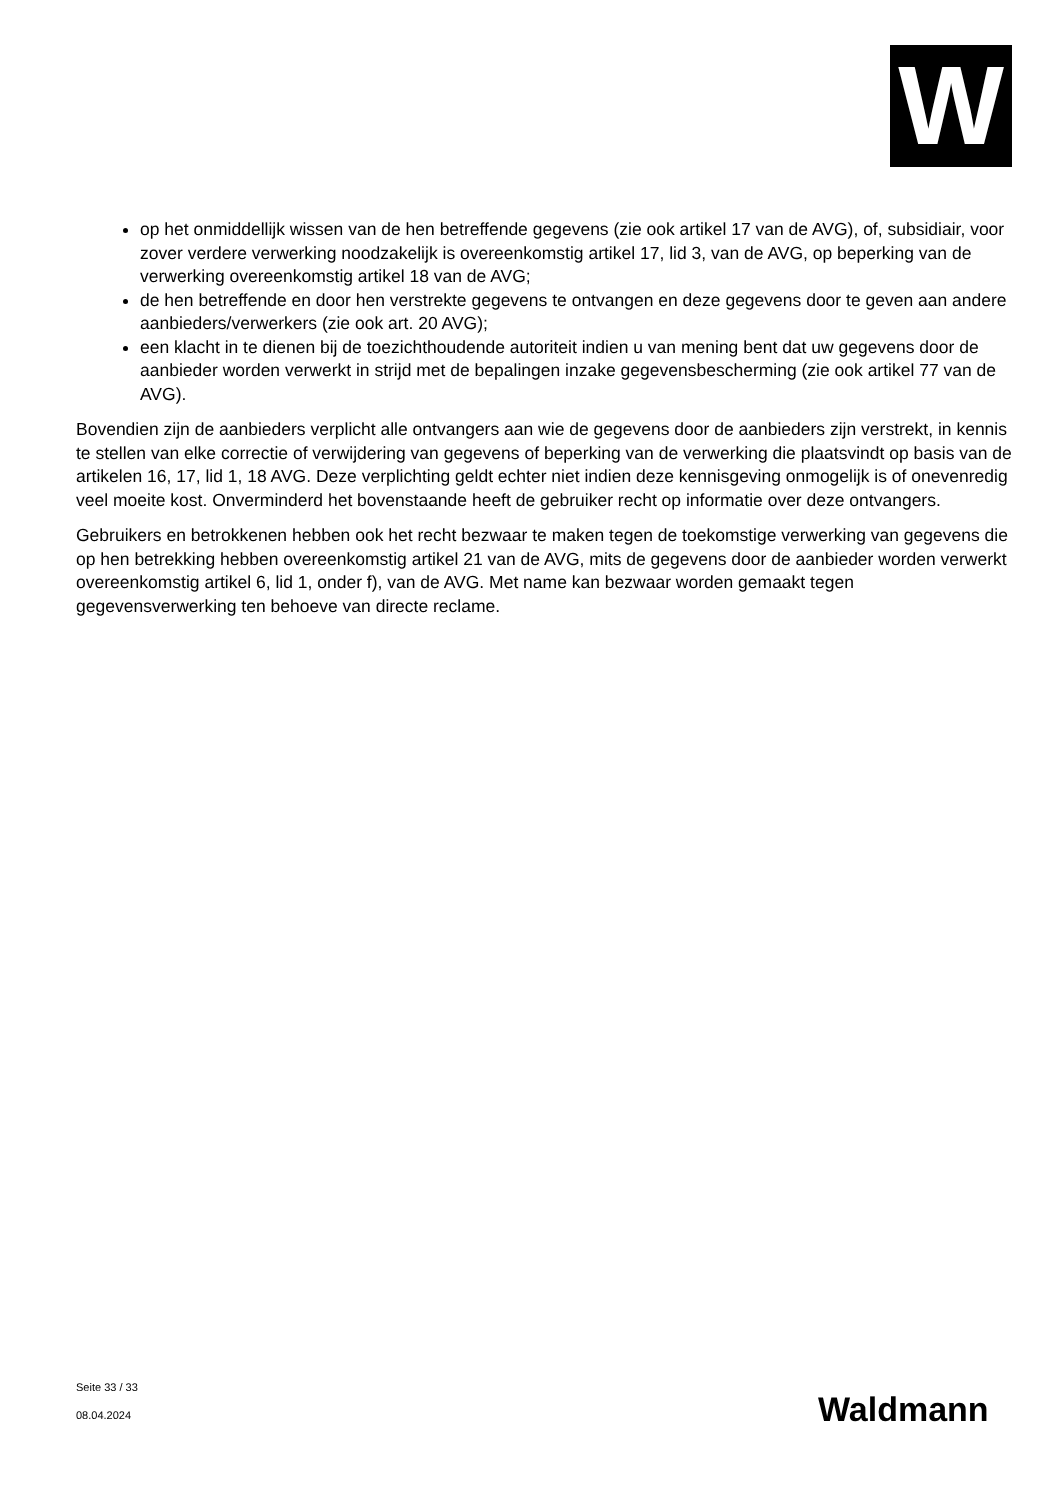W
op het onmiddellijk wissen van de hen betreffende gegevens (zie ook artikel 17 van de AVG), of, subsidiair, voor zover verdere verwerking noodzakelijk is overeenkomstig artikel 17, lid 3, van de AVG, op beperking van de verwerking overeenkomstig artikel 18 van de AVG;
de hen betreffende en door hen verstrekte gegevens te ontvangen en deze gegevens door te geven aan andere aanbieders/verwerkers (zie ook art. 20 AVG);
een klacht in te dienen bij de toezichthoudende autoriteit indien u van mening bent dat uw gegevens door de aanbieder worden verwerkt in strijd met de bepalingen inzake gegevensbescherming (zie ook artikel 77 van de AVG).
Bovendien zijn de aanbieders verplicht alle ontvangers aan wie de gegevens door de aanbieders zijn verstrekt, in kennis te stellen van elke correctie of verwijdering van gegevens of beperking van de verwerking die plaatsvindt op basis van de artikelen 16, 17, lid 1, 18 AVG. Deze verplichting geldt echter niet indien deze kennisgeving onmogelijk is of onevenredig veel moeite kost. Onverminderd het bovenstaande heeft de gebruiker recht op informatie over deze ontvangers.
Gebruikers en betrokkenen hebben ook het recht bezwaar te maken tegen de toekomstige verwerking van gegevens die op hen betrekking hebben overeenkomstig artikel 21 van de AVG, mits de gegevens door de aanbieder worden verwerkt overeenkomstig artikel 6, lid 1, onder f), van de AVG. Met name kan bezwaar worden gemaakt tegen gegevensverwerking ten behoeve van directe reclame.
Seite 33 / 33
08.04.2024
Waldmann